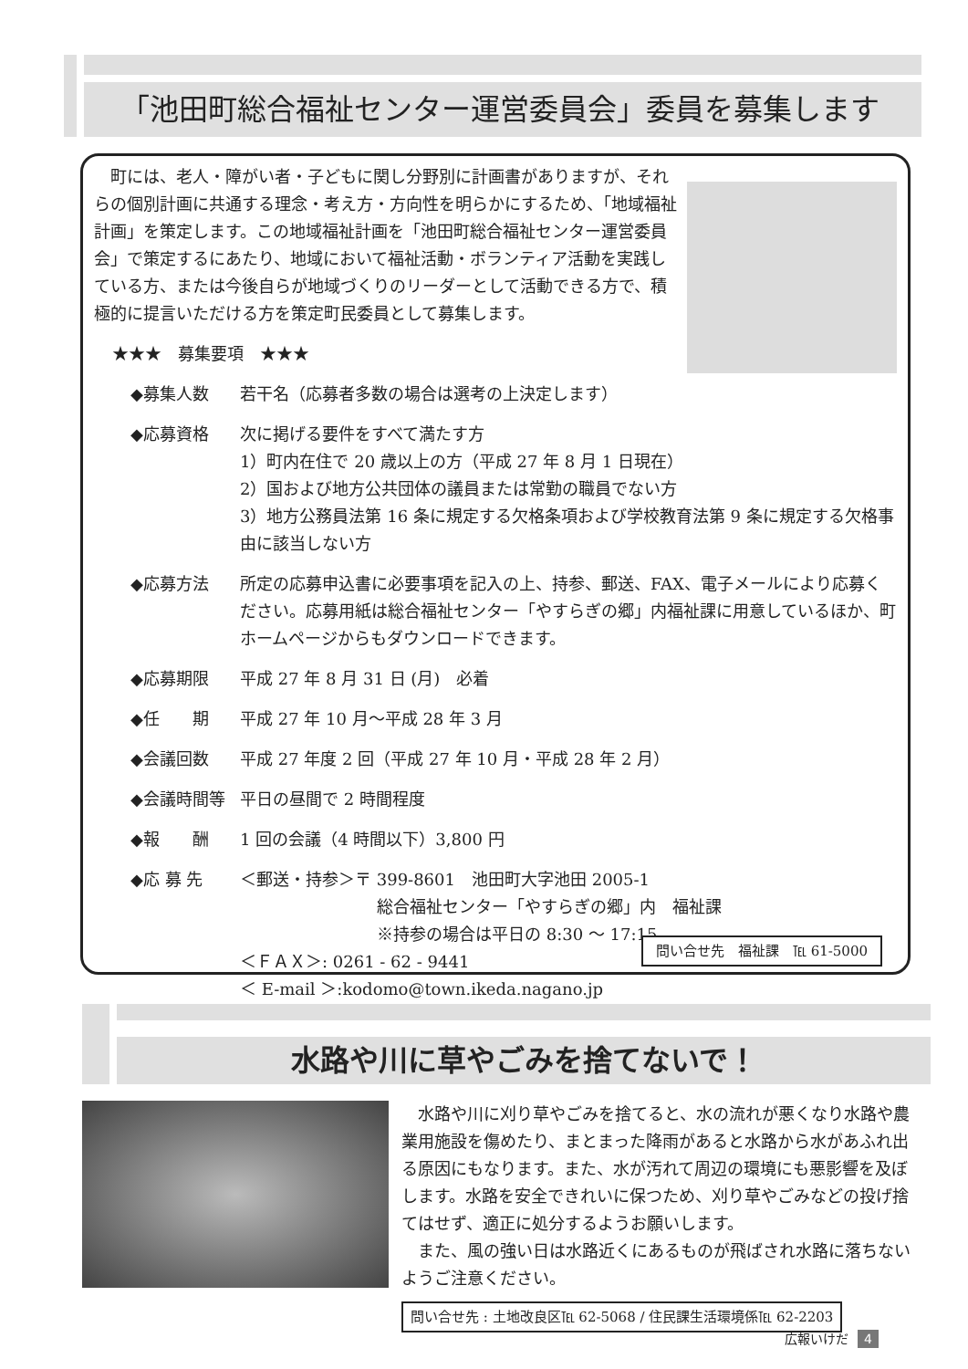「池田町総合福祉センター運営委員会」委員を募集します
町には、老人・障がい者・子どもに関し分野別に計画書がありますが、それらの個別計画に共通する理念・考え方・方向性を明らかにするため、「地域福祉計画」を策定します。この地域福祉計画を「池田町総合福祉センター運営委員会」で策定するにあたり、地域において福祉活動・ボランティア活動を実践している方、または今後自らが地域づくりのリーダーとして活動できる方で、積極的に提言いただける方を策定町民委員として募集します。
★★★　募集要項　★★★
◆募集人数 若干名（応募者多数の場合は選考の上決定します）
◆応募資格 次に掲げる要件をすべて満たす方
1）町内在住で 20 歳以上の方（平成 27 年 8 月 1 日現在）
2）国および地方公共団体の議員または常勤の職員でない方
3）地方公務員法第 16 条に規定する欠格条項および学校教育法第 9 条に規定する欠格事由に該当しない方
◆応募方法 所定の応募申込書に必要事項を記入の上、持参、郵送、FAX、電子メールにより応募ください。応募用紙は総合福祉センター「やすらぎの郷」内福祉課に用意しているほか、町ホームページからもダウンロードできます。
◆応募期限 平成 27 年 8 月 31 日 (月)　必着
◆任　　期 平成 27 年 10 月～平成 28 年 3 月
◆会議回数 平成 27 年度 2 回（平成 27 年 10 月・平成 28 年 2 月）
◆会議時間等 平日の昼間で 2 時間程度
◆報　　酬 1 回の会議（4 時間以下）3,800 円
◆応 募 先 ＜郵送・持参＞〒 399-8601　池田町大字池田 2005-1
総合福祉センター「やすらぎの郷」内　福祉課
※持参の場合は平日の 8:30 ～ 17:15
＜ＦＡＸ＞: 0261 - 62 - 9441
＜ E-mail ＞:kodomo@town.ikeda.nagano.jp
問い合せ先　福祉課　℡ 61-5000
水路や川に草やごみを捨てないで！
水路や川に刈り草やごみを捨てると、水の流れが悪くなり水路や農業用施設を傷めたり、まとまった降雨があると水路から水があふれ出る原因にもなります。また、水が汚れて周辺の環境にも悪影響を及ぼします。水路を安全できれいに保つため、刈り草やごみなどの投げ捨てはせず、適正に処分するようお願いします。
また、風の強い日は水路近くにあるものが飛ばされ水路に落ちないようご注意ください。
問い合せ先 : 土地改良区℡ 62-5068 / 住民課生活環境係℡ 62-2203
広報いけだ 4